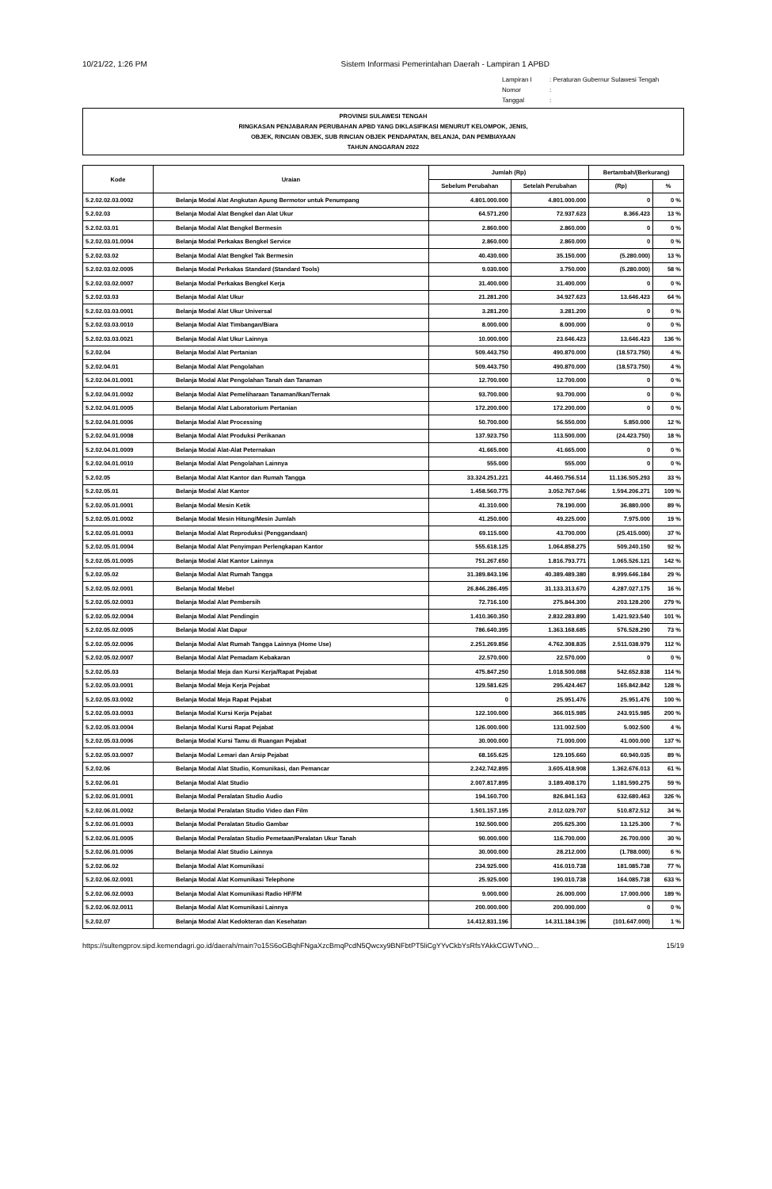10/21/22, 1:26 PM Sistem Informasi Pemerintahan Daerah - Lampiran 1 APBD
Lampiran I: Peraturan Gubernur Sulawesi Tengah Nomor: Tanggal:
PROVINSI SULAWESI TENGAH
RINGKASAN PENJABARAN PERUBAHAN APBD YANG DIKLASIFIKASI MENURUT KELOMPOK, JENIS,
OBJEK, RINCIAN OBJEK, SUB RINCIAN OBJEK PENDAPATAN, BELANJA, DAN PEMBIAYAAN
TAHUN ANGGARAN 2022
| Kode | Uraian | Jumlah (Rp) | | Bertambah/(Berkurang) | |
| --- | --- | --- | --- | --- | --- |
| | | Sebelum Perubahan | Setelah Perubahan | (Rp) | % |
| 5.2.02.02.03.0002 | Belanja Modal Alat Angkutan Apung Bermotor untuk Penumpang | 4.801.000.000 | 4.801.000.000 | 0 | 0 % |
| 5.2.02.03 | Belanja Modal Alat Bengkel dan Alat Ukur | 64.571.200 | 72.937.623 | 8.366.423 | 13 % |
| 5.2.02.03.01 | Belanja Modal Alat Bengkel Bermesin | 2.860.000 | 2.860.000 | 0 | 0 % |
| 5.2.02.03.01.0004 | Belanja Modal Perkakas Bengkel Service | 2.860.000 | 2.860.000 | 0 | 0 % |
| 5.2.02.03.02 | Belanja Modal Alat Bengkel Tak Bermesin | 40.430.000 | 35.150.000 | (5.280.000) | 13 % |
| 5.2.02.03.02.0005 | Belanja Modal Perkakas Standard (Standard Tools) | 9.030.000 | 3.750.000 | (5.280.000) | 58 % |
| 5.2.02.03.02.0007 | Belanja Modal Perkakas Bengkel Kerja | 31.400.000 | 31.400.000 | 0 | 0 % |
| 5.2.02.03.03 | Belanja Modal Alat Ukur | 21.281.200 | 34.927.623 | 13.646.423 | 64 % |
| 5.2.02.03.03.0001 | Belanja Modal Alat Ukur Universal | 3.281.200 | 3.281.200 | 0 | 0 % |
| 5.2.02.03.03.0010 | Belanja Modal Alat Timbangan/Biara | 8.000.000 | 8.000.000 | 0 | 0 % |
| 5.2.02.03.03.0021 | Belanja Modal Alat Ukur Lainnya | 10.000.000 | 23.646.423 | 13.646.423 | 136 % |
| 5.2.02.04 | Belanja Modal Alat Pertanian | 509.443.750 | 490.870.000 | (18.573.750) | 4 % |
| 5.2.02.04.01 | Belanja Modal Alat Pengolahan | 509.443.750 | 490.870.000 | (18.573.750) | 4 % |
| 5.2.02.04.01.0001 | Belanja Modal Alat Pengolahan Tanah dan Tanaman | 12.700.000 | 12.700.000 | 0 | 0 % |
| 5.2.02.04.01.0002 | Belanja Modal Alat Pemeliharaan Tanaman/Ikan/Ternak | 93.700.000 | 93.700.000 | 0 | 0 % |
| 5.2.02.04.01.0005 | Belanja Modal Alat Laboratorium Pertanian | 172.200.000 | 172.200.000 | 0 | 0 % |
| 5.2.02.04.01.0006 | Belanja Modal Alat Processing | 50.700.000 | 56.550.000 | 5.850.000 | 12 % |
| 5.2.02.04.01.0008 | Belanja Modal Alat Produksi Perikanan | 137.923.750 | 113.500.000 | (24.423.750) | 18 % |
| 5.2.02.04.01.0009 | Belanja Modal Alat-Alat Peternakan | 41.665.000 | 41.665.000 | 0 | 0 % |
| 5.2.02.04.01.0010 | Belanja Modal Alat Pengolahan Lainnya | 555.000 | 555.000 | 0 | 0 % |
| 5.2.02.05 | Belanja Modal Alat Kantor dan Rumah Tangga | 33.324.251.221 | 44.460.756.514 | 11.136.505.293 | 33 % |
| 5.2.02.05.01 | Belanja Modal Alat Kantor | 1.458.560.775 | 3.052.767.046 | 1.594.206.271 | 109 % |
| 5.2.02.05.01.0001 | Belanja Modal Mesin Ketik | 41.310.000 | 78.190.000 | 36.880.000 | 89 % |
| 5.2.02.05.01.0002 | Belanja Modal Mesin Hitung/Mesin Jumlah | 41.250.000 | 49.225.000 | 7.975.000 | 19 % |
| 5.2.02.05.01.0003 | Belanja Modal Alat Reproduksi (Penggandaan) | 69.115.000 | 43.700.000 | (25.415.000) | 37 % |
| 5.2.02.05.01.0004 | Belanja Modal Alat Penyimpan Perlengkapan Kantor | 555.618.125 | 1.064.858.275 | 509.240.150 | 92 % |
| 5.2.02.05.01.0005 | Belanja Modal Alat Kantor Lainnya | 751.267.650 | 1.816.793.771 | 1.065.526.121 | 142 % |
| 5.2.02.05.02 | Belanja Modal Alat Rumah Tangga | 31.389.843.196 | 40.389.489.380 | 8.999.646.184 | 29 % |
| 5.2.02.05.02.0001 | Belanja Modal Mebel | 26.846.286.495 | 31.133.313.670 | 4.287.027.175 | 16 % |
| 5.2.02.05.02.0003 | Belanja Modal Alat Pembersih | 72.716.100 | 275.844.300 | 203.128.200 | 279 % |
| 5.2.02.05.02.0004 | Belanja Modal Alat Pendingin | 1.410.360.350 | 2.832.283.890 | 1.421.923.540 | 101 % |
| 5.2.02.05.02.0005 | Belanja Modal Alat Dapur | 786.640.395 | 1.363.168.685 | 576.528.290 | 73 % |
| 5.2.02.05.02.0006 | Belanja Modal Alat Rumah Tangga Lainnya (Home Use) | 2.251.269.856 | 4.762.308.835 | 2.511.038.979 | 112 % |
| 5.2.02.05.02.0007 | Belanja Modal Alat Pemadam Kebakaran | 22.570.000 | 22.570.000 | 0 | 0 % |
| 5.2.02.05.03 | Belanja Modal Meja dan Kursi Kerja/Rapat Pejabat | 475.847.250 | 1.018.500.088 | 542.652.838 | 114 % |
| 5.2.02.05.03.0001 | Belanja Modal Meja Kerja Pejabat | 129.581.625 | 295.424.467 | 165.842.842 | 128 % |
| 5.2.02.05.03.0002 | Belanja Modal Meja Rapat Pejabat | 0 | 25.951.476 | 25.951.476 | 100 % |
| 5.2.02.05.03.0003 | Belanja Modal Kursi Kerja Pejabat | 122.100.000 | 366.015.985 | 243.915.985 | 200 % |
| 5.2.02.05.03.0004 | Belanja Modal Kursi Rapat Pejabat | 126.000.000 | 131.002.500 | 5.002.500 | 4 % |
| 5.2.02.05.03.0006 | Belanja Modal Kursi Tamu di Ruangan Pejabat | 30.000.000 | 71.000.000 | 41.000.000 | 137 % |
| 5.2.02.05.03.0007 | Belanja Modal Lemari dan Arsip Pejabat | 68.165.625 | 129.105.660 | 60.940.035 | 89 % |
| 5.2.02.06 | Belanja Modal Alat Studio, Komunikasi, dan Pemancar | 2.242.742.895 | 3.605.418.908 | 1.362.676.013 | 61 % |
| 5.2.02.06.01 | Belanja Modal Alat Studio | 2.007.817.895 | 3.189.408.170 | 1.181.590.275 | 59 % |
| 5.2.02.06.01.0001 | Belanja Modal Peralatan Studio Audio | 194.160.700 | 826.841.163 | 632.680.463 | 326 % |
| 5.2.02.06.01.0002 | Belanja Modal Peralatan Studio Video dan Film | 1.501.157.195 | 2.012.029.707 | 510.872.512 | 34 % |
| 5.2.02.06.01.0003 | Belanja Modal Peralatan Studio Gambar | 192.500.000 | 205.625.300 | 13.125.300 | 7 % |
| 5.2.02.06.01.0005 | Belanja Modal Peralatan Studio Pemetaan/Peralatan Ukur Tanah | 90.000.000 | 116.700.000 | 26.700.000 | 30 % |
| 5.2.02.06.01.0006 | Belanja Modal Alat Studio Lainnya | 30.000.000 | 28.212.000 | (1.788.000) | 6 % |
| 5.2.02.06.02 | Belanja Modal Alat Komunikasi | 234.925.000 | 416.010.738 | 181.085.738 | 77 % |
| 5.2.02.06.02.0001 | Belanja Modal Alat Komunikasi Telephone | 25.925.000 | 190.010.738 | 164.085.738 | 633 % |
| 5.2.02.06.02.0003 | Belanja Modal Alat Komunikasi Radio HF/FM | 9.000.000 | 26.000.000 | 17.000.000 | 189 % |
| 5.2.02.06.02.0011 | Belanja Modal Alat Komunikasi Lainnya | 200.000.000 | 200.000.000 | 0 | 0 % |
| 5.2.02.07 | Belanja Modal Alat Kedokteran dan Kesehatan | 14.412.831.196 | 14.311.184.196 | (101.647.000) | 1 % |
https://sultengprov.sipd.kemendagri.go.id/daerah/main?o15S6oGBqhFNgaXzcBmqPcdN5Qwcxy9BNFbtPT5liCgYYvCkbYsRfsYAkkCGWTvNO... 15/19